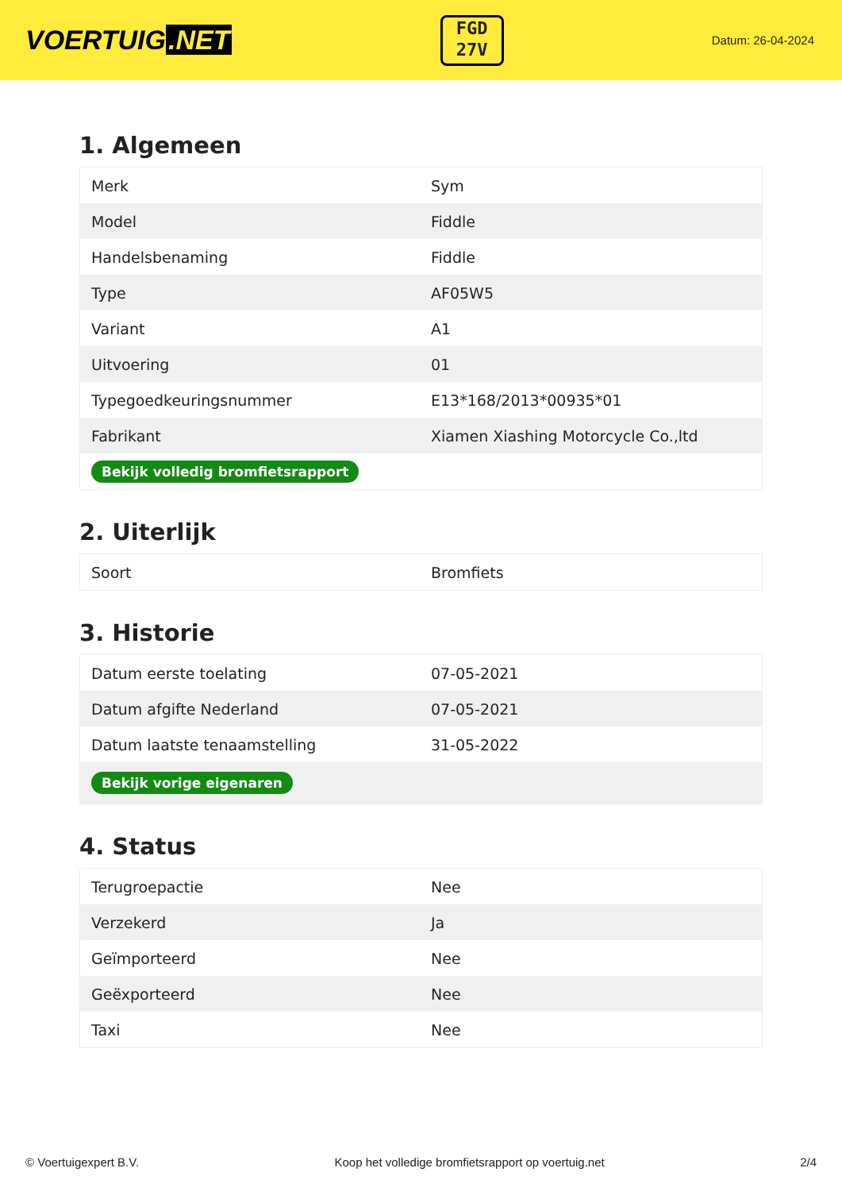VOERTUIG.NET
FGD
27V
Datum: 26-04-2024
1. Algemeen
| Merk | Sym |
| Model | Fiddle |
| Handelsbenaming | Fiddle |
| Type | AF05W5 |
| Variant | A1 |
| Uitvoering | 01 |
| Typegoedkeuringsnummer | E13*168/2013*00935*01 |
| Fabrikant | Xiamen Xiashing Motorcycle Co.,ltd |
| Bekijk volledig bromfietsrapport | |
2. Uiterlijk
| Soort | Bromfiets |
3. Historie
| Datum eerste toelating | 07-05-2021 |
| Datum afgifte Nederland | 07-05-2021 |
| Datum laatste tenaamstelling | 31-05-2022 |
| Bekijk vorige eigenaren | |
4. Status
| Terugroepactie | Nee |
| Verzekerd | Ja |
| Geïmporteerd | Nee |
| Geëxporteerd | Nee |
| Taxi | Nee |
© Voertuigexpert B.V. Koop het volledige bromfietsrapport op voertuig.net 2/4